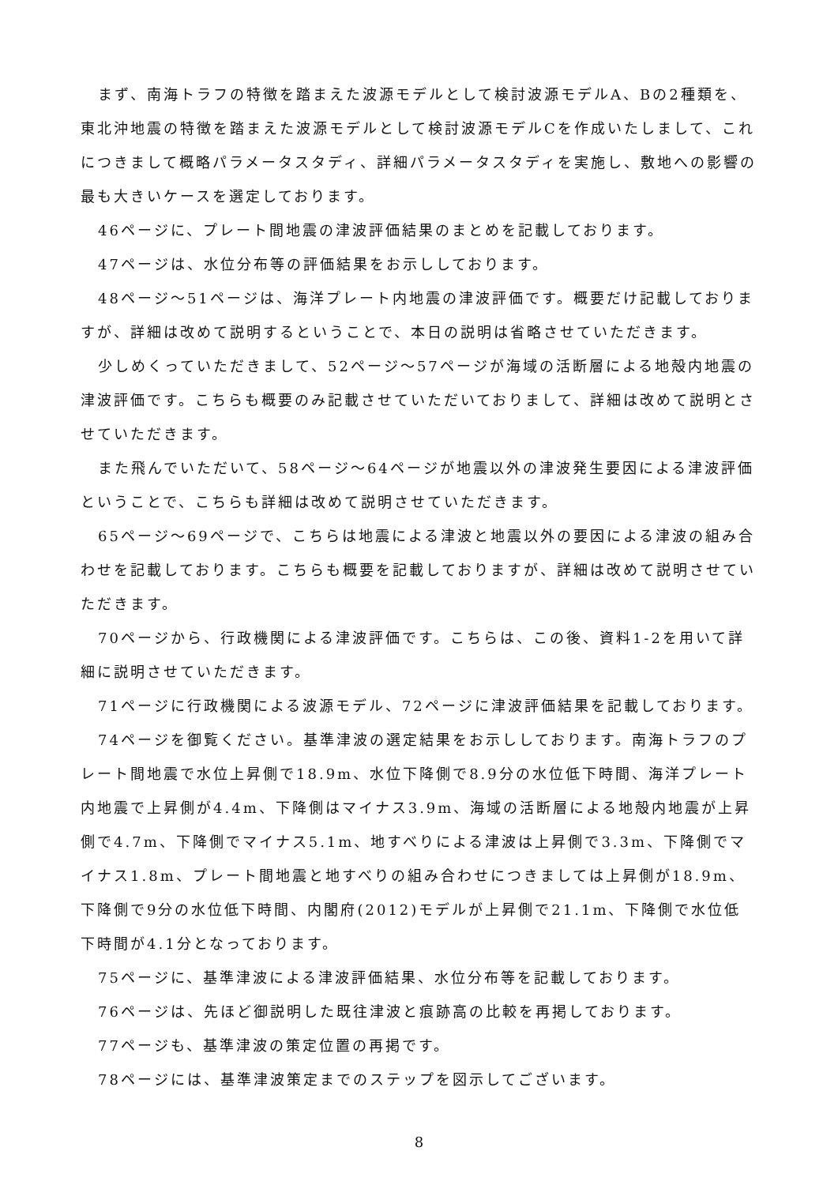まず、南海トラフの特徴を踏まえた波源モデルとして検討波源モデルA、Bの2種類を、東北沖地震の特徴を踏まえた波源モデルとして検討波源モデルCを作成いたしまして、これにつきまして概略パラメータスタディ、詳細パラメータスタディを実施し、敷地への影響の最も大きいケースを選定しております。
46ページに、プレート間地震の津波評価結果のまとめを記載しております。
47ページは、水位分布等の評価結果をお示ししております。
48ページ～51ページは、海洋プレート内地震の津波評価です。概要だけ記載しておりますが、詳細は改めて説明するということで、本日の説明は省略させていただきます。
少しめくっていただきまして、52ページ～57ページが海域の活断層による地殻内地震の津波評価です。こちらも概要のみ記載させていただいておりまして、詳細は改めて説明とさせていただきます。
また飛んでいただいて、58ページ～64ページが地震以外の津波発生要因による津波評価ということで、こちらも詳細は改めて説明させていただきます。
65ページ～69ページで、こちらは地震による津波と地震以外の要因による津波の組み合わせを記載しております。こちらも概要を記載しておりますが、詳細は改めて説明させていただきます。
70ページから、行政機関による津波評価です。こちらは、この後、資料1-2を用いて詳細に説明させていただきます。
71ページに行政機関による波源モデル、72ページに津波評価結果を記載しております。
74ページを御覧ください。基準津波の選定結果をお示ししております。南海トラフのプレート間地震で水位上昇側で18.9m、水位下降側で8.9分の水位低下時間、海洋プレート内地震で上昇側が4.4m、下降側はマイナス3.9m、海域の活断層による地殻内地震が上昇側で4.7m、下降側でマイナス5.1m、地すべりによる津波は上昇側で3.3m、下降側でマイナス1.8m、プレート間地震と地すべりの組み合わせにつきましては上昇側が18.9m、下降側で9分の水位低下時間、内閣府(2012)モデルが上昇側で21.1m、下降側で水位低下時間が4.1分となっております。
75ページに、基準津波による津波評価結果、水位分布等を記載しております。
76ページは、先ほど御説明した既往津波と痕跡高の比較を再掲しております。
77ページも、基準津波の策定位置の再掲です。
78ページには、基準津波策定までのステップを図示してございます。
8